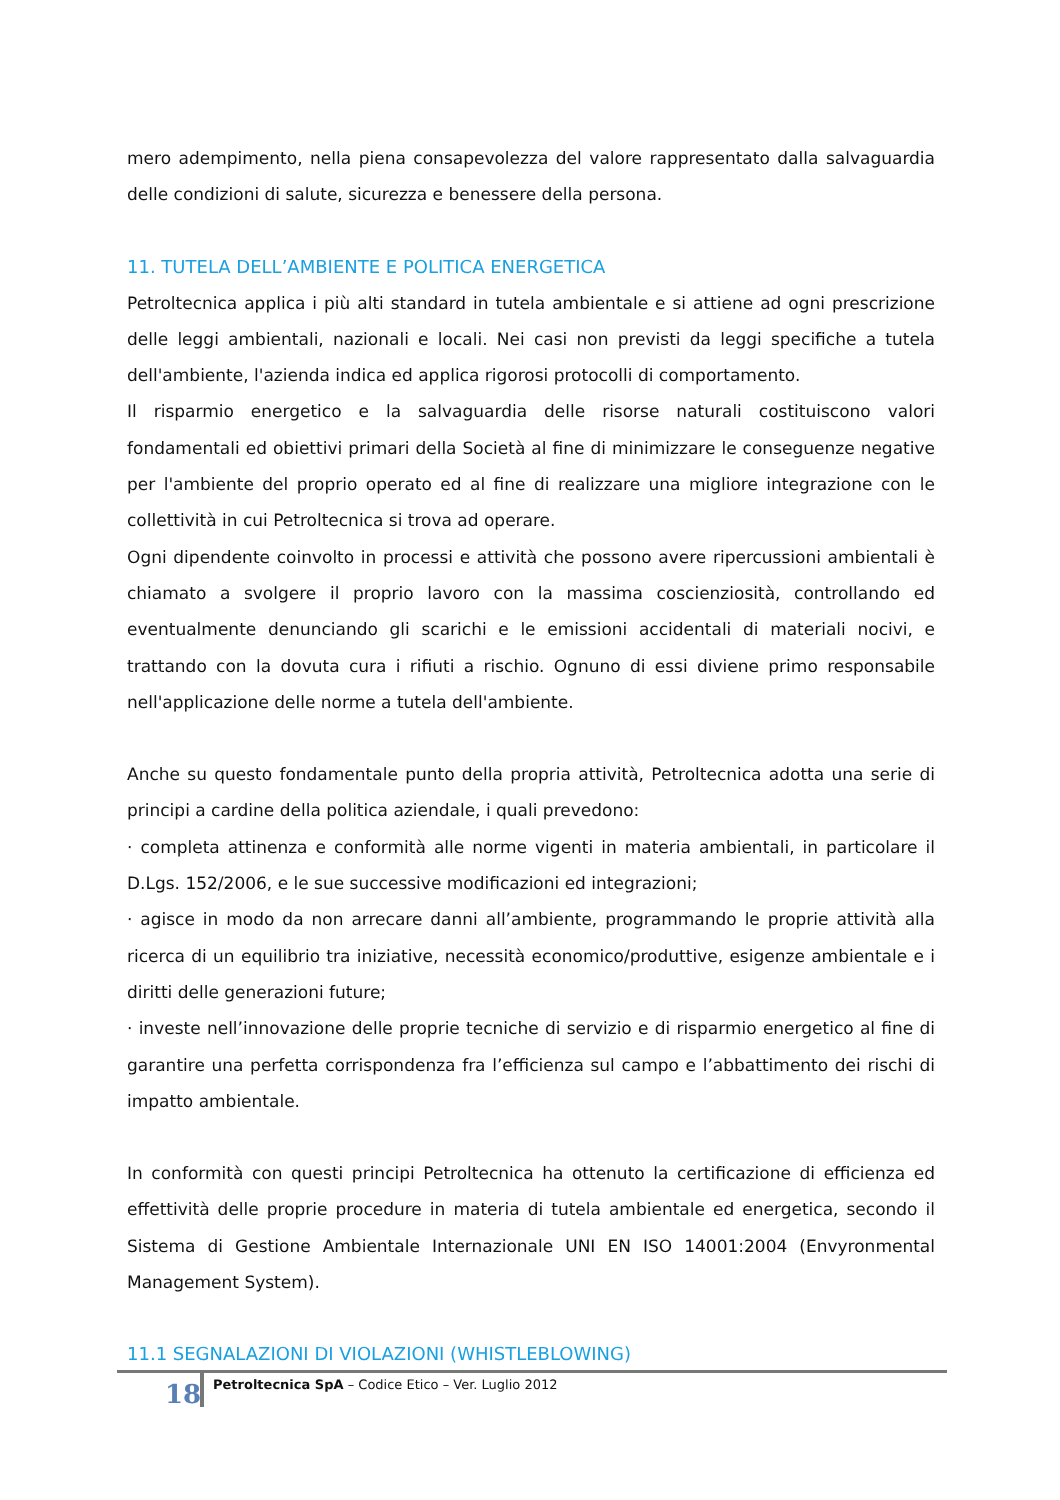mero adempimento, nella piena consapevolezza del valore rappresentato dalla salvaguardia delle condizioni di salute, sicurezza e benessere della persona.
11. TUTELA DELL’AMBIENTE E POLITICA ENERGETICA
Petroltecnica applica i più alti standard in tutela ambientale e si attiene ad ogni prescrizione delle leggi ambientali, nazionali e locali. Nei casi non previsti da leggi specifiche a tutela dell'ambiente, l'azienda indica ed applica rigorosi protocolli di comportamento.
Il risparmio energetico e la salvaguardia delle risorse naturali costituiscono valori fondamentali ed obiettivi primari della Società al fine di minimizzare le conseguenze negative per l'ambiente del proprio operato ed al fine di realizzare una migliore integrazione con le collettività in cui Petroltecnica si trova ad operare.
Ogni dipendente coinvolto in processi e attività che possono avere ripercussioni ambientali è chiamato a svolgere il proprio lavoro con la massima coscienziosità, controllando ed eventualmente denunciando gli scarichi e le emissioni accidentali di materiali nocivi, e trattando con la dovuta cura i rifiuti a rischio. Ognuno di essi diviene primo responsabile nell'applicazione delle norme a tutela dell'ambiente.
Anche su questo fondamentale punto della propria attività, Petroltecnica adotta una serie di principi a cardine della politica aziendale, i quali prevedono:
· completa attinenza e conformità alle norme vigenti in materia ambientali, in particolare il D.Lgs. 152/2006, e le sue successive modificazioni ed integrazioni;
· agisce in modo da non arrecare danni all’ambiente, programmando le proprie attività alla ricerca di un equilibrio tra iniziative, necessità economico/produttive, esigenze ambientale e i diritti delle generazioni future;
· investe nell’innovazione delle proprie tecniche di servizio e di risparmio energetico al fine di garantire una perfetta corrispondenza fra l’efficienza sul campo e l’abbattimento dei rischi di impatto ambientale.
In conformità con questi principi Petroltecnica ha ottenuto la certificazione di efficienza ed effettività delle proprie procedure in materia di tutela ambientale ed energetica, secondo il Sistema di Gestione Ambientale Internazionale UNI EN ISO 14001:2004 (Envyronmental Management System).
11.1 SEGNALAZIONI DI VIOLAZIONI (WHISTLEBLOWING)
18
Petroltecnica SpA – Codice Etico – Ver. Luglio 2012